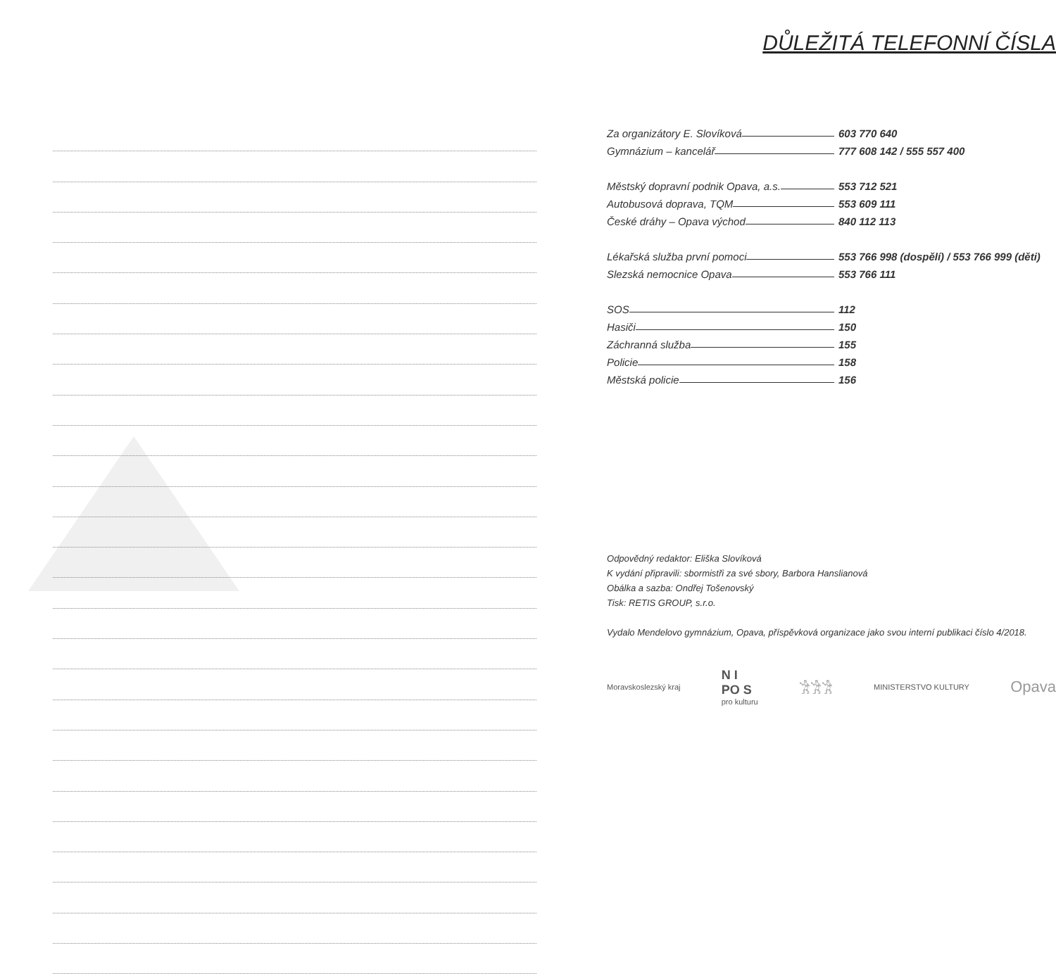DŮLEŽITÁ TELEFONNÍ ČÍSLA
Za organizátory E. Slovíková 603 770 640
Gymnázium – kancelář 777 608 142 / 555 557 400
Městský dopravní podnik Opava, a.s. 553 712 521
Autobusová doprava, TQM 553 609 111
České dráhy – Opava východ 840 112 113
Lékařská služba první pomoci 553 766 998 (dospělí) / 553 766 999 (děti)
Slezská nemocnice Opava 553 766 111
SOS 112
Hasiči 150
Záchranná služba 155
Policie 158
Městská policie 156
Odpovědný redaktor: Eliška Slovíková
K vydání připravili: sbormistři za své sbory, Barbora Hanslianová
Obálka a sazba: Ondřej Tošenovský
Tisk: RETIS GROUP, s.r.o.
Vydalo Mendelovo gymnázium, Opava, příspěvková organizace jako svou interní publikaci číslo 4/2018.
Moravskoslezský kraj N I
PO S
pro kulturu 𓀟𓀟𓀟 MINISTERSTVO KULTURY Opava